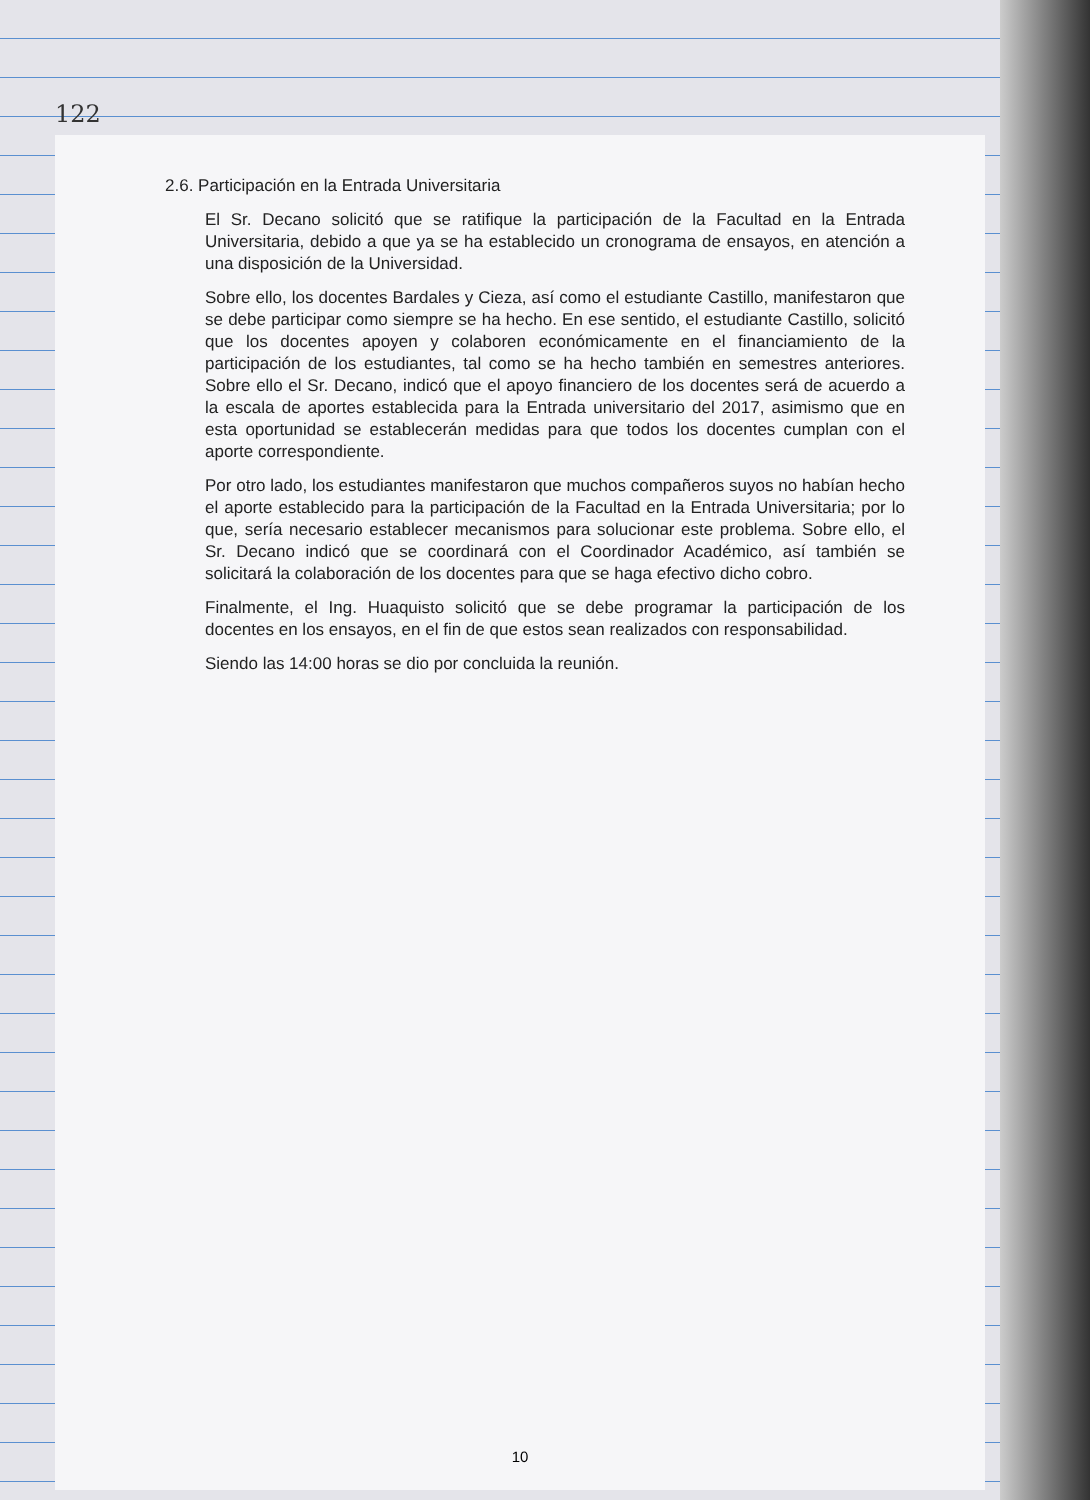122
2.6. Participación en la Entrada Universitaria
El Sr. Decano solicitó que se ratifique la participación de la Facultad en la Entrada Universitaria, debido a que ya se ha establecido un cronograma de ensayos, en atención a una disposición de la Universidad.
Sobre ello, los docentes Bardales y Cieza, así como el estudiante Castillo, manifestaron que se debe participar como siempre se ha hecho. En ese sentido, el estudiante Castillo, solicitó que los docentes apoyen y colaboren económicamente en el financiamiento de la participación de los estudiantes, tal como se ha hecho también en semestres anteriores. Sobre ello el Sr. Decano, indicó que el apoyo financiero de los docentes será de acuerdo a la escala de aportes establecida para la Entrada universitario del 2017, asimismo que en esta oportunidad se establecerán medidas para que todos los docentes cumplan con el aporte correspondiente.
Por otro lado, los estudiantes manifestaron que muchos compañeros suyos no habían hecho el aporte establecido para la participación de la Facultad en la Entrada Universitaria; por lo que, sería necesario establecer mecanismos para solucionar este problema. Sobre ello, el Sr. Decano indicó que se coordinará con el Coordinador Académico, así también se solicitará la colaboración de los docentes para que se haga efectivo dicho cobro.
Finalmente, el Ing. Huaquisto solicitó que se debe programar la participación de los docentes en los ensayos, en el fin de que estos sean realizados con responsabilidad.
Siendo las 14:00 horas se dio por concluida la reunión.
10